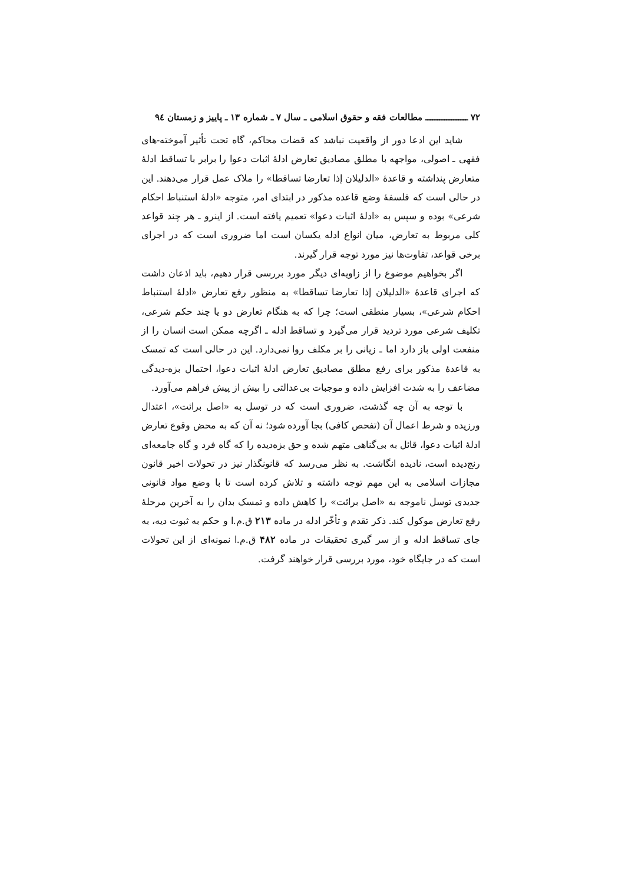۷۲ ــــــــــــــــــ مطالعات فقه و حقوق اسلامی ـ سال ۷ ـ شماره ۱۳ ـ پاییز و زمستان ۹٤
شاید این ادعا دور از واقعیت نباشد که قضات محاکم، گاه تحت تأثیر آموخته-های فقهی ـ اصولی، مواجهه با مطلق مصادیق تعارض ادلهٔ اثبات دعوا را برابر با تساقط ادلهٔ متعارض پنداشته و قاعدهٔ «الدلیلان إذا تعارضا تساقطا» را ملاک عمل قرار می‌دهند. این در حالی است که فلسفهٔ وضع قاعده مذکور در ابتدای امر، متوجه «ادلهٔ استنباط احکام شرعی» بوده و سپس به «ادلهٔ اثبات دعوا» تعمیم یافته است. از اینرو ـ هر چند قواعد کلی مربوط به تعارض، میان انواع ادله یکسان است اما ضروری است که در اجرای برخی قواعد، تفاوت‌ها نیز مورد توجه قرار گیرند.
اگر بخواهیم موضوع را از زاویه‌ای دیگر مورد بررسی قرار دهیم، باید اذعان داشت که اجرای قاعدهٔ «الدلیلان إذا تعارضا تساقطا» به منظور رفع تعارض «ادلهٔ استنباط احکام شرعی»، بسیار منطقی است؛ چرا که به هنگام تعارض دو یا چند حکم شرعی، تکلیف شرعی مورد تردید قرار می‌گیرد و تساقط ادله ـ اگرچه ممکن است انسان را از منفعت اولی باز دارد اما ـ زیانی را بر مکلف روا نمی‌دارد. این در حالی است که تمسک به قاعدهٔ مذکور برای رفع مطلق مصادیق تعارض ادلهٔ اثبات دعوا، احتمال بزه-دیدگی مضاعف را به شدت افزایش داده و موجبات بی‌عدالتی را بیش از پیش فراهم می‌آورد.
با توجه به آن چه گذشت، ضروری است که در توسل به «اصل برائت»، اعتدال ورزیده و شرط اعمال آن (تفحص کافی) بجا آورده شود؛ نه آن که به محض وقوع تعارض ادلهٔ اثبات دعوا، قائل به بی‌گناهی متهم شده و حق بزه‌دیده را که گاه فرد و گاه جامعه‌ای رنج‌دیده است، نادیده انگاشت. به نظر می‌رسد که قانونگذار نیز در تحولات اخیر قانون مجازات اسلامی به این مهم توجه داشته و تلاش کرده است تا با وضع مواد قانونی جدیدی توسل ناموجه به «اصل برائت» را کاهش داده و تمسک بدان را به آخرین مرحلهٔ رفع تعارض موکول کند. ذکر تقدم و تأخّر ادله در ماده ۲۱۳ ق.م.ا و حکم به ثبوت دیه، به جای تساقط ادله و از سر گیری تحقیقات در ماده ۴۸۲ ق.م.ا نمونه‌ای از این تحولات است که در جایگاه خود، مورد بررسی قرار خواهند گرفت.